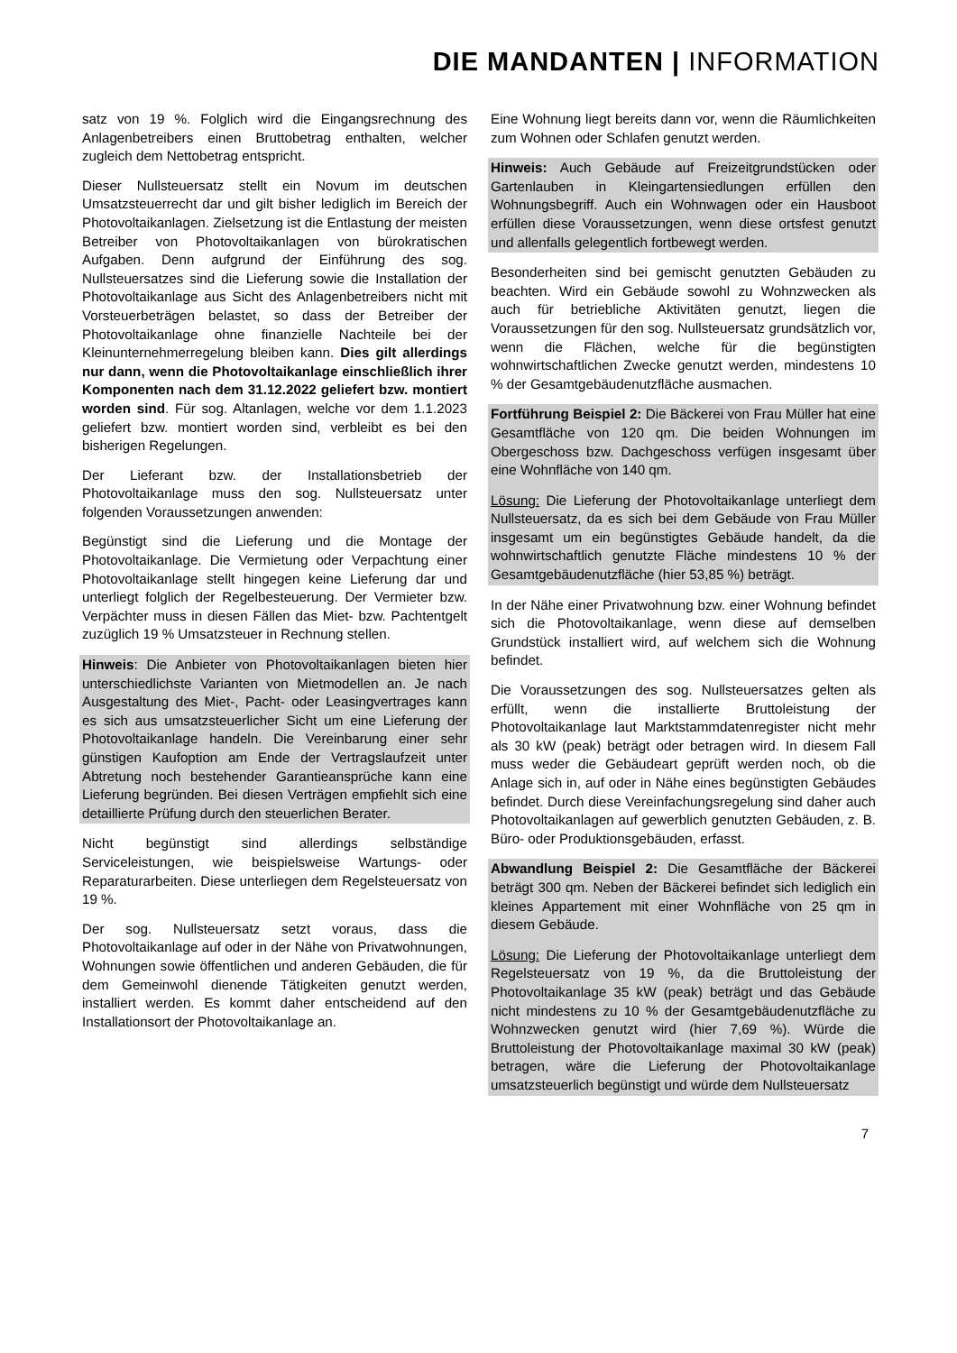DIE MANDANTEN | INFORMATION
satz von 19 %. Folglich wird die Eingangsrechnung des Anlagenbetreibers einen Bruttobetrag enthalten, welcher zugleich dem Nettobetrag entspricht.
Dieser Nullsteuersatz stellt ein Novum im deutschen Umsatzsteuerrecht dar und gilt bisher lediglich im Bereich der Photovoltaikanlagen. Zielsetzung ist die Entlastung der meisten Betreiber von Photovoltaikanlagen von bürokratischen Aufgaben. Denn aufgrund der Einführung des sog. Nullsteuersatzes sind die Lieferung sowie die Installation der Photovoltaikanlage aus Sicht des Anlagenbetreibers nicht mit Vorsteuerbeträgen belastet, so dass der Betreiber der Photovoltaikanlage ohne finanzielle Nachteile bei der Kleinunternehmerregelung bleiben kann. Dies gilt allerdings nur dann, wenn die Photovoltaikanlage einschließlich ihrer Komponenten nach dem 31.12.2022 geliefert bzw. montiert worden sind. Für sog. Altanlagen, welche vor dem 1.1.2023 geliefert bzw. montiert worden sind, verbleibt es bei den bisherigen Regelungen.
Der Lieferant bzw. der Installationsbetrieb der Photovoltaikanlage muss den sog. Nullsteuersatz unter folgenden Voraussetzungen anwenden:
Begünstigt sind die Lieferung und die Montage der Photovoltaikanlage. Die Vermietung oder Verpachtung einer Photovoltaikanlage stellt hingegen keine Lieferung dar und unterliegt folglich der Regelbesteuerung. Der Vermieter bzw. Verpächter muss in diesen Fällen das Miet- bzw. Pachtentgelt zuzüglich 19 % Umsatzsteuer in Rechnung stellen.
Hinweis: Die Anbieter von Photovoltaikanlagen bieten hier unterschiedlichste Varianten von Mietmodellen an. Je nach Ausgestaltung des Miet-, Pacht- oder Leasingvertrages kann es sich aus umsatzsteuerlicher Sicht um eine Lieferung der Photovoltaikanlage handeln. Die Vereinbarung einer sehr günstigen Kaufoption am Ende der Vertragslaufzeit unter Abtretung noch bestehender Garantieansprüche kann eine Lieferung begründen. Bei diesen Verträgen empfiehlt sich eine detaillierte Prüfung durch den steuerlichen Berater.
Nicht begünstigt sind allerdings selbständige Serviceleistungen, wie beispielsweise Wartungs- oder Reparaturarbeiten. Diese unterliegen dem Regelsteuersatz von 19 %.
Der sog. Nullsteuersatz setzt voraus, dass die Photovoltaikanlage auf oder in der Nähe von Privatwohnungen, Wohnungen sowie öffentlichen und anderen Gebäuden, die für dem Gemeinwohl dienende Tätigkeiten genutzt werden, installiert werden. Es kommt daher entscheidend auf den Installationsort der Photovoltaikanlage an.
Eine Wohnung liegt bereits dann vor, wenn die Räumlichkeiten zum Wohnen oder Schlafen genutzt werden.
Hinweis: Auch Gebäude auf Freizeitgrundstücken oder Gartenlauben in Kleingartensiedlungen erfüllen den Wohnungsbegriff. Auch ein Wohnwagen oder ein Hausboot erfüllen diese Voraussetzungen, wenn diese ortsfest genutzt und allenfalls gelegentlich fortbewegt werden.
Besonderheiten sind bei gemischt genutzten Gebäuden zu beachten. Wird ein Gebäude sowohl zu Wohnzwecken als auch für betriebliche Aktivitäten genutzt, liegen die Voraussetzungen für den sog. Nullsteuersatz grundsätzlich vor, wenn die Flächen, welche für die begünstigten wohnwirtschaftlichen Zwecke genutzt werden, mindestens 10 % der Gesamtgebäudenutzfläche ausmachen.
Fortführung Beispiel 2: Die Bäckerei von Frau Müller hat eine Gesamtfläche von 120 qm. Die beiden Wohnungen im Obergeschoss bzw. Dachgeschoss verfügen insgesamt über eine Wohnfläche von 140 qm.
Lösung: Die Lieferung der Photovoltaikanlage unterliegt dem Nullsteuersatz, da es sich bei dem Gebäude von Frau Müller insgesamt um ein begünstigtes Gebäude handelt, da die wohnwirtschaftlich genutzte Fläche mindestens 10 % der Gesamtgebäudenutzfläche (hier 53,85 %) beträgt.
In der Nähe einer Privatwohnung bzw. einer Wohnung befindet sich die Photovoltaikanlage, wenn diese auf demselben Grundstück installiert wird, auf welchem sich die Wohnung befindet.
Die Voraussetzungen des sog. Nullsteuersatzes gelten als erfüllt, wenn die installierte Bruttoleistung der Photovoltaikanlage laut Marktstammdatenregister nicht mehr als 30 kW (peak) beträgt oder betragen wird. In diesem Fall muss weder die Gebäudeart geprüft werden noch, ob die Anlage sich in, auf oder in Nähe eines begünstigten Gebäudes befindet. Durch diese Vereinfachungsregelung sind daher auch Photovoltaik­anlagen auf gewerblich genutzten Gebäuden, z. B. Büro- oder Produktionsgebäuden, erfasst.
Abwandlung Beispiel 2: Die Gesamtfläche der Bäckerei beträgt 300 qm. Neben der Bäckerei befindet sich lediglich ein kleines Appartement mit einer Wohnfläche von 25 qm in diesem Gebäude.
Lösung: Die Lieferung der Photovoltaikanlage unterliegt dem Regelsteuersatz von 19 %, da die Bruttoleistung der Photovoltaikanlage 35 kW (peak) beträgt und das Gebäude nicht mindestens zu 10 % der Gesamtgebäudenutzfläche zu Wohnzwecken genutzt wird (hier 7,69 %). Würde die Bruttoleistung der Photovoltaikanlage maximal 30 kW (peak) betragen, wäre die Lieferung der Photovoltaikanlage umsatzsteuerlich begünstigt und würde dem Nullsteuersatz
7